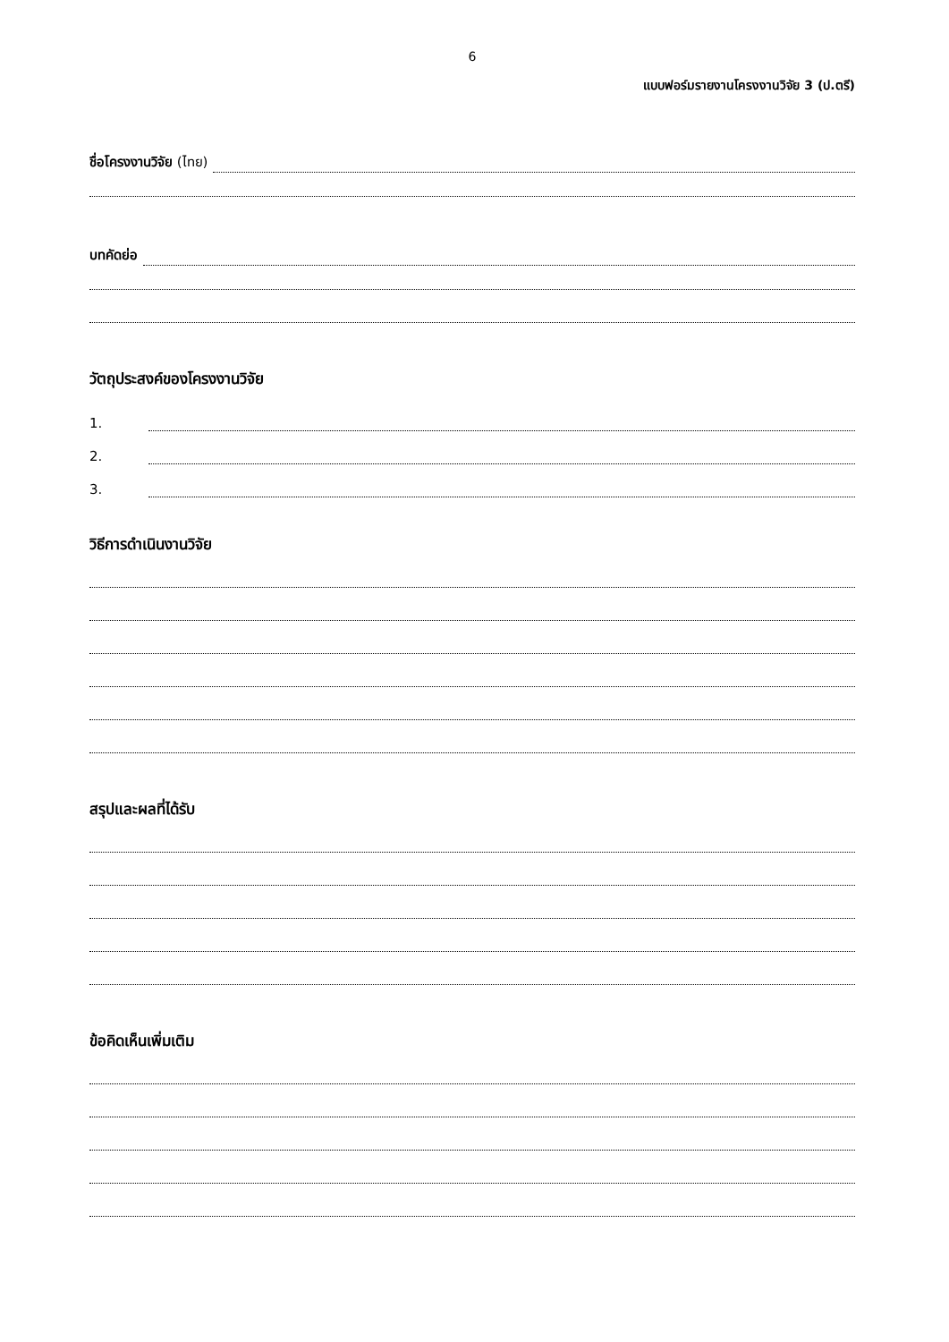6
แบบฟอร์มรายงานโครงงานวิจัย 3 (ป.ตรี)
ชื่อโครงงานวิจัย (ไทย)
บทคัดย่อ
วัตถุประสงค์ของโครงงานวิจัย
1.
2.
3.
วิธีการดำเนินงานวิจัย
สรุปและผลที่ได้รับ
ข้อคิดเห็นเพิ่มเติม